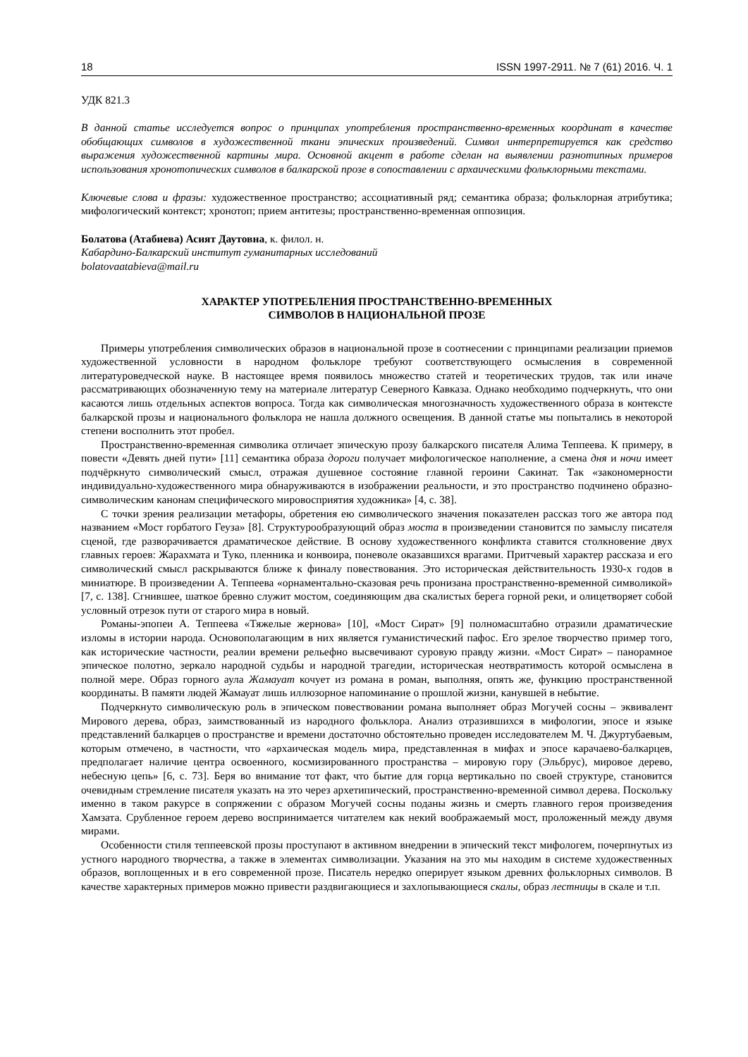18 ISSN 1997-2911. № 7 (61) 2016. Ч. 1
УДК 821.3
В данной статье исследуется вопрос о принципах употребления пространственно-временных координат в качестве обобщающих символов в художественной ткани эпических произведений. Символ интерпретируется как средство выражения художественной картины мира. Основной акцент в работе сделан на выявлении разнотипных примеров использования хронотопических символов в балкарской прозе в сопоставлении с архаическими фольклорными текстами.
Ключевые слова и фразы: художественное пространство; ассоциативный ряд; семантика образа; фольклорная атрибутика; мифологический контекст; хронотоп; прием антитезы; пространственно-временная оппозиция.
Болатова (Атабиева) Асият Даутовна, к. филол. н.
Кабардино-Балкарский институт гуманитарных исследований
bolatovaatabieva@mail.ru
ХАРАКТЕР УПОТРЕБЛЕНИЯ ПРОСТРАНСТВЕННО-ВРЕМЕННЫХ
СИМВОЛОВ В НАЦИОНАЛЬНОЙ ПРОЗЕ
Примеры употребления символических образов в национальной прозе в соотнесении с принципами реализации приемов художественной условности в народном фольклоре требуют соответствующего осмысления в современной литературоведческой науке. В настоящее время появилось множество статей и теоретических трудов, так или иначе рассматривающих обозначенную тему на материале литератур Северного Кавказа. Однако необходимо подчеркнуть, что они касаются лишь отдельных аспектов вопроса. Тогда как символическая многозначность художественного образа в контексте балкарской прозы и национального фольклора не нашла должного освещения. В данной статье мы попытались в некоторой степени восполнить этот пробел.
Пространственно-временная символика отличает эпическую прозу балкарского писателя Алима Теппеева. К примеру, в повести «Девять дней пути» [11] семантика образа дороги получает мифологическое наполнение, а смена дня и ночи имеет подчёркнуто символический смысл, отражая душевное состояние главной героини Сакинат. Так «закономерности индивидуально-художественного мира обнаруживаются в изображении реальности, и это пространство подчинено образно-символическим канонам специфического мировосприятия художника» [4, с. 38].
С точки зрения реализации метафоры, обретения ею символического значения показателен рассказ того же автора под названием «Мост горбатого Геуза» [8]. Структурообразующий образ моста в произведении становится по замыслу писателя сценой, где разворачивается драматическое действие. В основу художественного конфликта ставится столкновение двух главных героев: Жарахмата и Туко, пленника и конвоира, поневоле оказавшихся врагами. Притчевый характер рассказа и его символический смысл раскрываются ближе к финалу повествования. Это историческая действительность 1930-х годов в миниатюре. В произведении А. Теппеева «орнаментально-сказовая речь пронизана пространственно-временной символикой» [7, с. 138]. Сгнившее, шаткое бревно служит мостом, соединяющим два скалистых берега горной реки, и олицетворяет собой условный отрезок пути от старого мира в новый.
Романы-эпопеи А. Теппеева «Тяжелые жернова» [10], «Мост Сират» [9] полномасштабно отразили драматические изломы в истории народа. Основополагающим в них является гуманистический пафос. Его зрелое творчество пример того, как исторические частности, реалии времени рельефно высвечивают суровую правду жизни. «Мост Сират» – панорамное эпическое полотно, зеркало народной судьбы и народной трагедии, историческая неотвратимость которой осмыслена в полной мере. Образ горного аула Жамауат кочует из романа в роман, выполняя, опять же, функцию пространственной координаты. В памяти людей Жамауат лишь иллюзорное напоминание о прошлой жизни, канувшей в небытие.
Подчеркнуто символическую роль в эпическом повествовании романа выполняет образ Могучей сосны – эквивалент Мирового дерева, образ, заимствованный из народного фольклора. Анализ отразившихся в мифологии, эпосе и языке представлений балкарцев о пространстве и времени достаточно обстоятельно проведен исследователем М. Ч. Джуртубаевым, которым отмечено, в частности, что «архаическая модель мира, представленная в мифах и эпосе карачаево-балкарцев, предполагает наличие центра освоенного, космизированного пространства – мировую гору (Эльбрус), мировое дерево, небесную цепь» [6, с. 73]. Беря во внимание тот факт, что бытие для горца вертикально по своей структуре, становится очевидным стремление писателя указать на это через архетипический, пространственно-временной символ дерева. Поскольку именно в таком ракурсе в сопряжении с образом Могучей сосны поданы жизнь и смерть главного героя произведения Хамзата. Срубленное героем дерево воспринимается читателем как некий воображаемый мост, проложенный между двумя мирами.
Особенности стиля теппеевской прозы проступают в активном внедрении в эпический текст мифологем, почерпнутых из устного народного творчества, а также в элементах символизации. Указания на это мы находим в системе художественных образов, воплощенных и в его современной прозе. Писатель нередко оперирует языком древних фольклорных символов. В качестве характерных примеров можно привести раздвигающиеся и захлопывающиеся скалы, образ лестницы в скале и т.п.